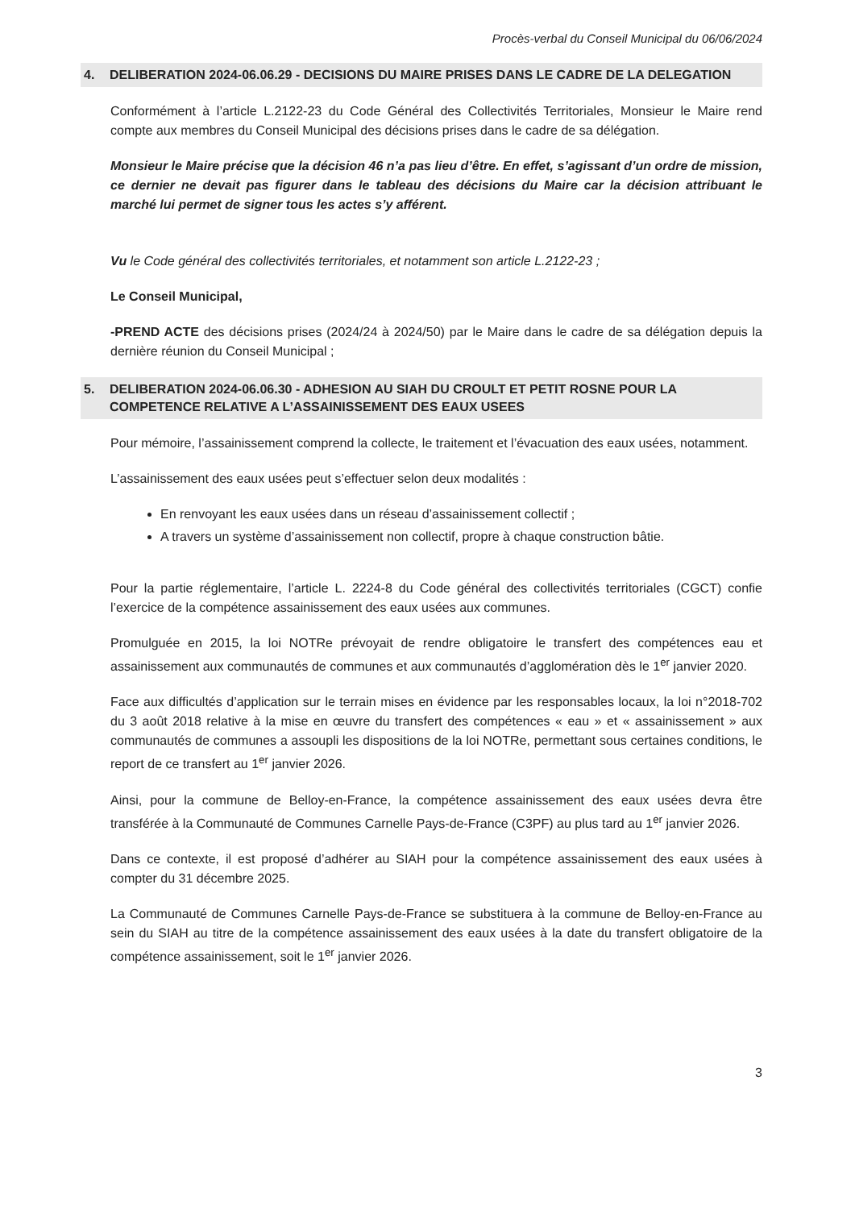Procès-verbal du Conseil Municipal du 06/06/2024
4. DELIBERATION 2024-06.06.29 - DECISIONS DU MAIRE PRISES DANS LE CADRE DE LA DELEGATION
Conformément à l’article L.2122-23 du Code Général des Collectivités Territoriales, Monsieur le Maire rend compte aux membres du Conseil Municipal des décisions prises dans le cadre de sa délégation.
Monsieur le Maire précise que la décision 46 n’a pas lieu d’être. En effet, s’agissant d’un ordre de mission, ce dernier ne devait pas figurer dans le tableau des décisions du Maire car la décision attribuant le marché lui permet de signer tous les actes s’y afférent.
Vu le Code général des collectivités territoriales, et notamment son article L.2122-23 ;
Le Conseil Municipal,
-PREND ACTE des décisions prises (2024/24 à 2024/50) par le Maire dans le cadre de sa délégation depuis la dernière réunion du Conseil Municipal ;
5. DELIBERATION 2024-06.06.30 - ADHESION AU SIAH DU CROULT ET PETIT ROSNE POUR LA COMPETENCE RELATIVE A L’ASSAINISSEMENT DES EAUX USEES
Pour mémoire, l’assainissement comprend la collecte, le traitement et l’évacuation des eaux usées, notamment.
L’assainissement des eaux usées peut s’effectuer selon deux modalités :
En renvoyant les eaux usées dans un réseau d’assainissement collectif ;
A travers un système d’assainissement non collectif, propre à chaque construction bâtie.
Pour la partie réglementaire, l’article L. 2224-8 du Code général des collectivités territoriales (CGCT) confie l’exercice de la compétence assainissement des eaux usées aux communes.
Promulguée en 2015, la loi NOTRe prévoyait de rendre obligatoire le transfert des compétences eau et assainissement aux communautés de communes et aux communautés d’agglomération dès le 1<sup>er</sup> janvier 2020.
Face aux difficultés d’application sur le terrain mises en évidence par les responsables locaux, la loi n°2018-702 du 3 août 2018 relative à la mise en œuvre du transfert des compétences « eau » et « assainissement » aux communautés de communes a assoupli les dispositions de la loi NOTRe, permettant sous certaines conditions, le report de ce transfert au 1<sup>er</sup> janvier 2026.
Ainsi, pour la commune de Belloy-en-France, la compétence assainissement des eaux usées devra être transférée à la Communauté de Communes Carnelle Pays-de-France (C3PF) au plus tard au 1<sup>er</sup> janvier 2026.
Dans ce contexte, il est proposé d’adhérer au SIAH pour la compétence assainissement des eaux usées à compter du 31 décembre 2025.
La Communauté de Communes Carnelle Pays-de-France se substituera à la commune de Belloy-en-France au sein du SIAH au titre de la compétence assainissement des eaux usées à la date du transfert obligatoire de la compétence assainissement, soit le 1<sup>er</sup> janvier 2026.
3